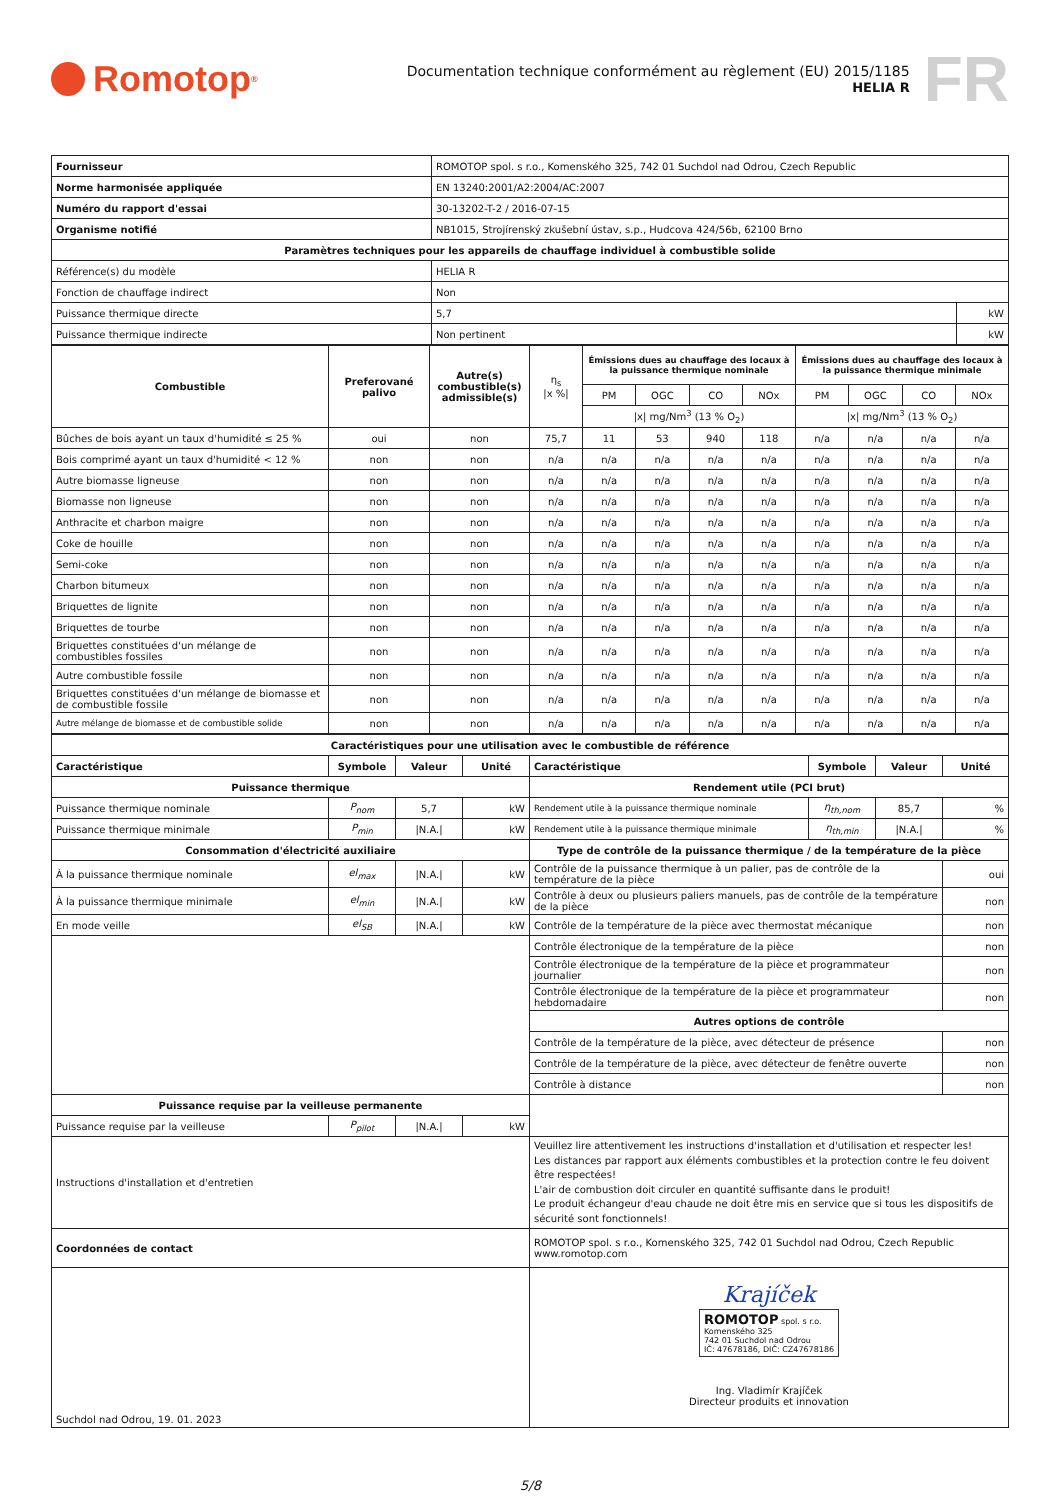Romotop<sup>®</sup>
Documentation technique conformément au règlement (EU) 2015/1185
HELIA R
FR
| Fournisseur | ROMOTOP spol. s r.o., Komenského 325, 742 01 Suchdol nad Odrou, Czech Republic | |
| Norme harmonisée appliquée | EN 13240:2001/A2:2004/AC:2007 | |
| Numéro du rapport d'essai | 30-13202-T-2 / 2016-07-15 | |
| Organisme notifié | NB1015, Strojírenský zkušební ústav, s.p., Hudcova 424/56b, 62100 Brno | |
| Paramètres techniques pour les appareils de chauffage individuel à combustible solide | | |
| Référence(s) du modèle | HELIA R | |
| Fonction de chauffage indirect | Non | |
| Puissance thermique directe | 5,7 | kW |
| Puissance thermique indirecte | Non pertinent | kW |
| Combustible | Preferované palivo | Autre(s) combustible(s) admissible(s) | η<sub>s</sub> /x %/ | Émissions dues au chauffage des locaux à la puissance thermique nominale | | | | Émissions dues au chauffage des locaux à la puissance thermique minimale | | | |
| | | | | PM | OGC | CO | NOx | PM | OGC | CO | NOx |
| | | | | /x/ mg/Nm<sup>3</sup> (13 % O<sub>2</sub>) | | | | /x/ mg/Nm<sup>3</sup> (13 % O<sub>2</sub>) | | | |
| Bûches de bois ayant un taux d'humidité ≤ 25 % | oui | non | 75,7 | 11 | 53 | 940 | 118 | n/a | n/a | n/a | n/a |
| Bois comprimé ayant un taux d'humidité < 12 % | non | non | n/a | n/a | n/a | n/a | n/a | n/a | n/a | n/a | n/a |
| Autre biomasse ligneuse | non | non | n/a | n/a | n/a | n/a | n/a | n/a | n/a | n/a | n/a |
| Biomasse non ligneuse | non | non | n/a | n/a | n/a | n/a | n/a | n/a | n/a | n/a | n/a |
| Anthracite et charbon maigre | non | non | n/a | n/a | n/a | n/a | n/a | n/a | n/a | n/a | n/a |
| Coke de houille | non | non | n/a | n/a | n/a | n/a | n/a | n/a | n/a | n/a | n/a |
| Semi-coke | non | non | n/a | n/a | n/a | n/a | n/a | n/a | n/a | n/a | n/a |
| Charbon bitumeux | non | non | n/a | n/a | n/a | n/a | n/a | n/a | n/a | n/a | n/a |
| Briquettes de lignite | non | non | n/a | n/a | n/a | n/a | n/a | n/a | n/a | n/a | n/a |
| Briquettes de tourbe | non | non | n/a | n/a | n/a | n/a | n/a | n/a | n/a | n/a | n/a |
| Briquettes constituées d'un mélange de combustibles fossiles | non | non | n/a | n/a | n/a | n/a | n/a | n/a | n/a | n/a | n/a |
| Autre combustible fossile | non | non | n/a | n/a | n/a | n/a | n/a | n/a | n/a | n/a | n/a |
| Briquettes constituées d'un mélange de biomasse et de combustible fossile | non | non | n/a | n/a | n/a | n/a | n/a | n/a | n/a | n/a | n/a |
| Autre mélange de biomasse et de combustible solide | non | non | n/a | n/a | n/a | n/a | n/a | n/a | n/a | n/a | n/a |
| Caractéristiques pour une utilisation avec le combustible de référence | | | | | | | |
| Caractéristique | Symbole | Valeur | Unité | Caractéristique | Symbole | Valeur | Unité |
| Puissance thermique | | | | Rendement utile (PCI brut) | | | |
| Puissance thermique nominale | P<sub>nom</sub> | 5,7 | kW | Rendement utile à la puissance thermique nominale | η<sub>th,nom</sub> | 85,7 | % |
| Puissance thermique minimale | P<sub>min</sub> | /N.A./ | kW | Rendement utile à la puissance thermique minimale | η<sub>th,min</sub> | /N.A./ | % |
| Consommation d'électricité auxiliaire | | | | Type de contrôle de la puissance thermique / de la température de la pièce | | | |
| À la puissance thermique nominale | el<sub>max</sub> | /N.A./ | kW | Contrôle de la puissance thermique à un palier, pas de contrôle de la température de la pièce | | | oui |
| À la puissance thermique minimale | el<sub>min</sub> | /N.A./ | kW | Contrôle à deux ou plusieurs paliers manuels, pas de contrôle de la température de la pièce | | | non |
| En mode veille | el<sub>SB</sub> | /N.A./ | kW | Contrôle de la température de la pièce avec thermostat mécanique | | | non |
| | | | | Contrôle électronique de la température de la pièce | | | non |
| | | | | Contrôle électronique de la température de la pièce et programmateur journalier | | | non |
| | | | | Contrôle électronique de la température de la pièce et programmateur hebdomadaire | | | non |
| | | | | Autres options de contrôle | | | |
| | | | | Contrôle de la température de la pièce, avec détecteur de présence | | | non |
| | | | | Contrôle de la température de la pièce, avec détecteur de fenêtre ouverte | | | non |
| | | | | Contrôle à distance | | | non |
| Puissance requise par la veilleuse permanente | | | | | | | |
| Puissance requise par la veilleuse | P<sub>pilot</sub> | /N.A./ | kW | | | | |
| Instructions d'installation et d'entretien | | | | Veuillez lire attentivement les instructions d'installation et d'utilisation et respecter les! Les distances par rapport aux éléments combustibles et la protection contre le feu doivent être respectées! L'air de combustion doit circuler en quantité suffisante dans le produit! Le produit échangeur d'eau chaude ne doit être mis en service que si tous les dispositifs de sécurité sont fonctionnels! | | | |
| Coordonnées de contact | | | | ROMOTOP spol. s r.o., Komenského 325, 742 01 Suchdol nad Odrou, Czech Republic www.romotop.com | | | |
| Suchdol nad Odrou, 19. 01. 2023 | | | | Krajíček ROMOTOP spol. s r.o. Komenského 325 742 01 Suchdol nad Odrou IČ: 47678186, DIČ: CZ47678186 Ing. Vladimír Krajíček Directeur produits et innovation | | | |
5/8